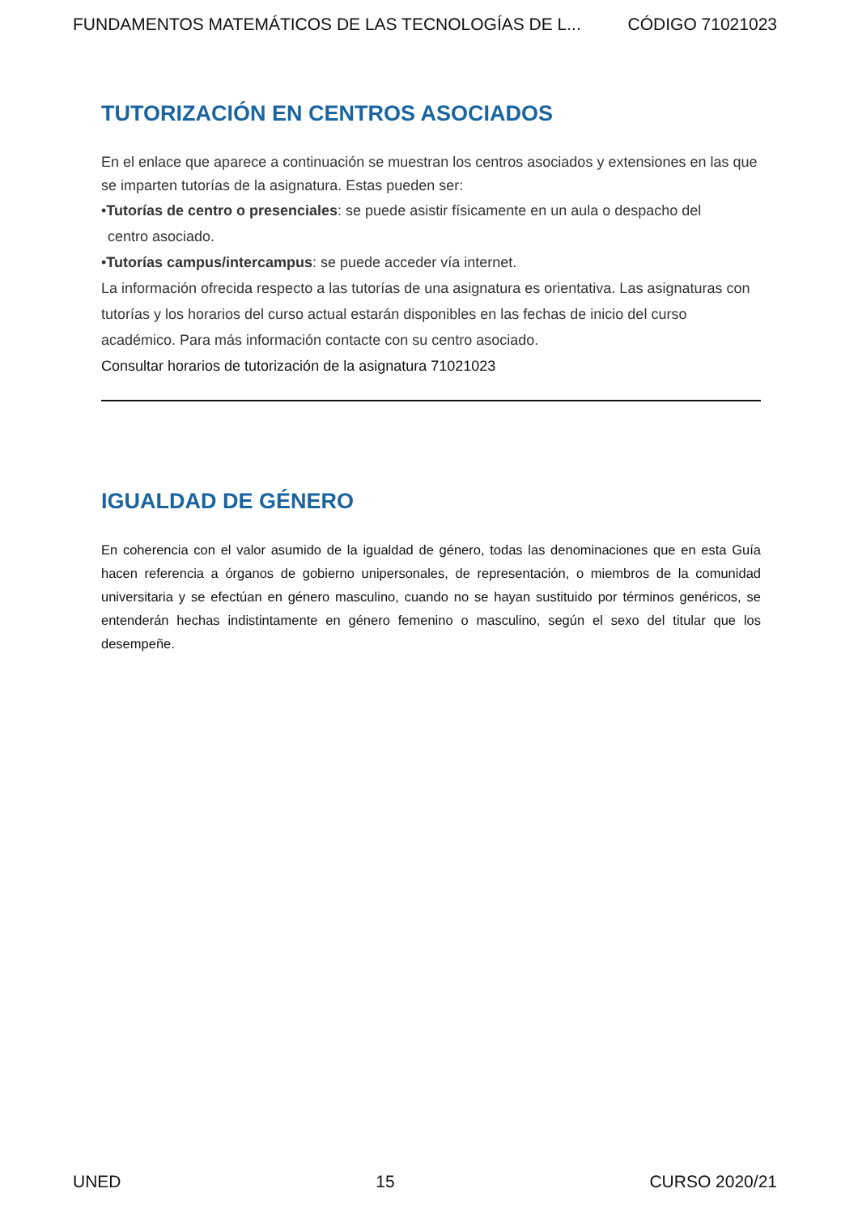FUNDAMENTOS MATEMÁTICOS DE LAS TECNOLOGÍAS DE L... CÓDIGO 71021023
TUTORIZACIÓN EN CENTROS ASOCIADOS
En el enlace que aparece a continuación se muestran los centros asociados y extensiones en las que se imparten tutorías de la asignatura. Estas pueden ser:
•Tutorías de centro o presenciales: se puede asistir físicamente en un aula o despacho del
centro asociado.
•Tutorías campus/intercampus: se puede acceder vía internet.
La información ofrecida respecto a las tutorías de una asignatura es orientativa. Las asignaturas con tutorías y los horarios del curso actual estarán disponibles en las fechas de inicio del curso académico. Para más información contacte con su centro asociado.
Consultar horarios de tutorización de la asignatura 71021023
IGUALDAD DE GÉNERO
En coherencia con el valor asumido de la igualdad de género, todas las denominaciones que en esta Guía hacen referencia a órganos de gobierno unipersonales, de representación, o miembros de la comunidad universitaria y se efectúan en género masculino, cuando no se hayan sustituido por términos genéricos, se entenderán hechas indistintamente en género femenino o masculino, según el sexo del titular que los desempeñe.
UNED 15 CURSO 2020/21